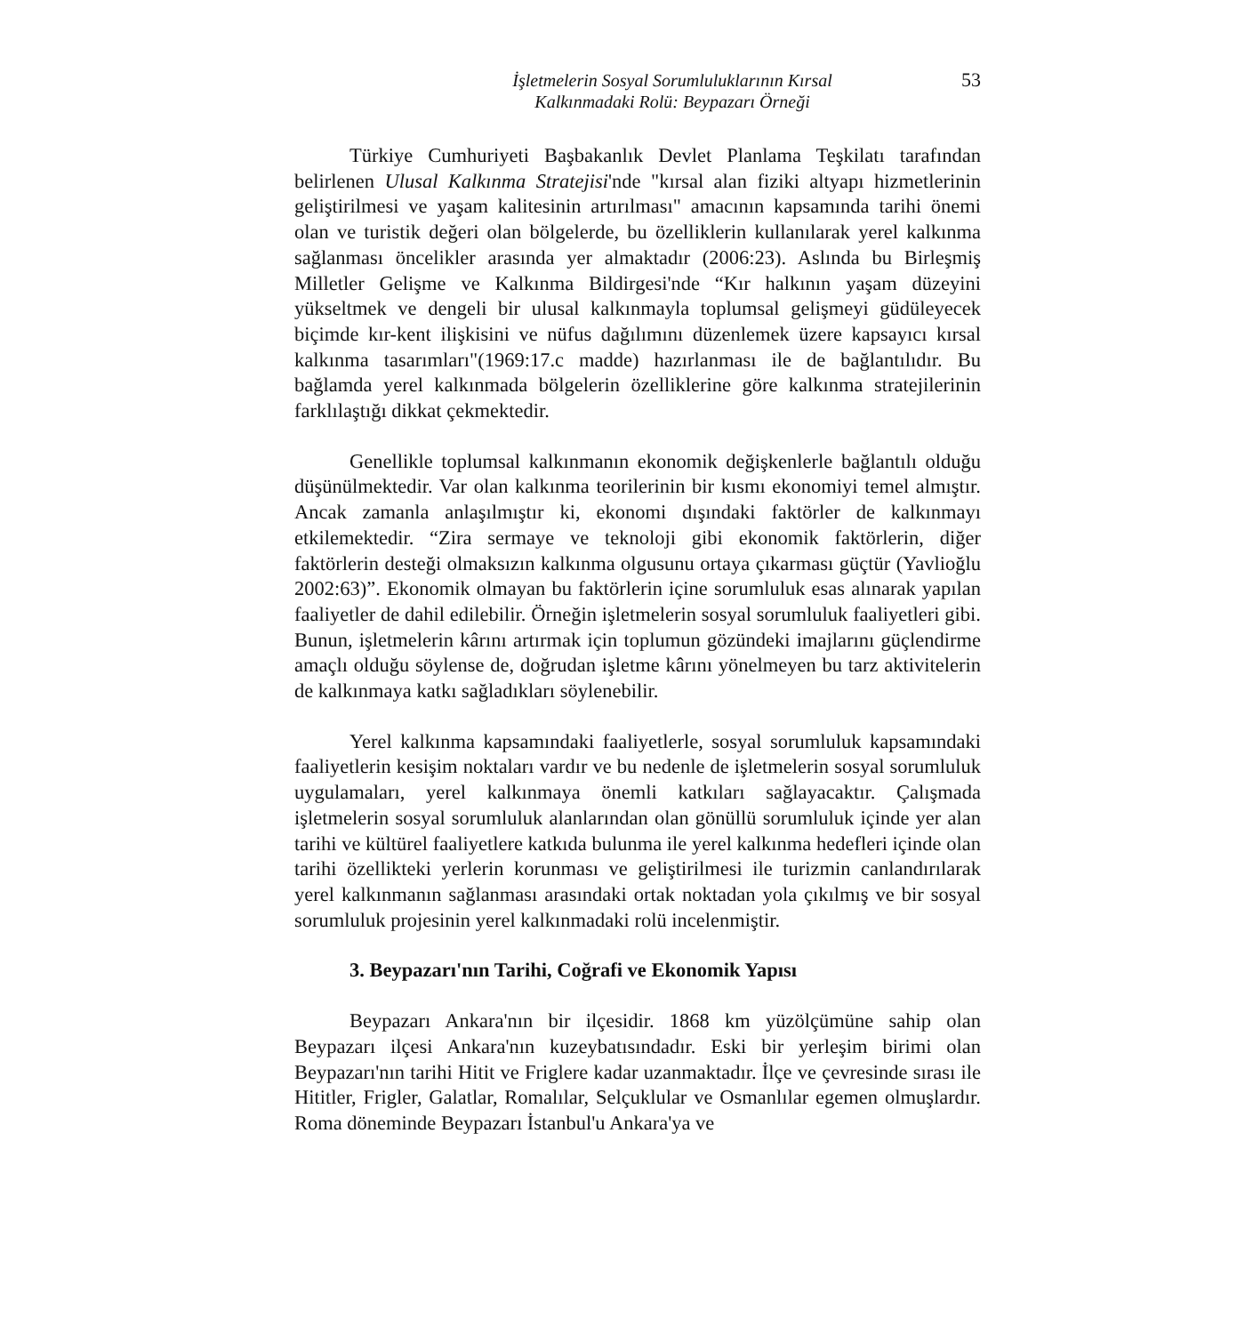İşletmelerin Sosyal Sorumluluklarının Kırsal
Kalkınmadaki Rolü: Beypazarı Örneği
53
Türkiye Cumhuriyeti Başbakanlık Devlet Planlama Teşkilatı tarafından belirlenen Ulusal Kalkınma Stratejisi'nde "kırsal alan fiziki altyapı hizmetlerinin geliştirilmesi ve yaşam kalitesinin artırılması" amacının kapsamında tarihi önemi olan ve turistik değeri olan bölgelerde, bu özelliklerin kullanılarak yerel kalkınma sağlanması öncelikler arasında yer almaktadır (2006:23). Aslında bu Birleşmiş Milletler Gelişme ve Kalkınma Bildirgesi'nde “Kır halkının yaşam düzeyini yükseltmek ve dengeli bir ulusal kalkınmayla toplumsal gelişmeyi güdüleyecek biçimde kır-kent ilişkisini ve nüfus dağılımını düzenlemek üzere kapsayıcı kırsal kalkınma tasarımları"(1969:17.c madde) hazırlanması ile de bağlantılıdır. Bu bağlamda yerel kalkınmada bölgelerin özelliklerine göre kalkınma stratejilerinin farklılaştığı dikkat çekmektedir.
Genellikle toplumsal kalkınmanın ekonomik değişkenlerle bağlantılı olduğu düşünülmektedir. Var olan kalkınma teorilerinin bir kısmı ekonomiyi temel almıştır. Ancak zamanla anlaşılmıştır ki, ekonomi dışındaki faktörler de kalkınmayı etkilemektedir. “Zira sermaye ve teknoloji gibi ekonomik faktörlerin, diğer faktörlerin desteği olmaksızın kalkınma olgusunu ortaya çıkarması güçtür (Yavlioğlu 2002:63)”. Ekonomik olmayan bu faktörlerin içine sorumluluk esas alınarak yapılan faaliyetler de dahil edilebilir. Örneğin işletmelerin sosyal sorumluluk faaliyetleri gibi. Bunun, işletmelerin kârını artırmak için toplumun gözündeki imajlarını güçlendirme amaçlı olduğu söylense de, doğrudan işletme kârını yönelmeyen bu tarz aktivitelerin de kalkınmaya katkı sağladıkları söylenebilir.
Yerel kalkınma kapsamındaki faaliyetlerle, sosyal sorumluluk kapsamındaki faaliyetlerin kesişim noktaları vardır ve bu nedenle de işletmelerin sosyal sorumluluk uygulamaları, yerel kalkınmaya önemli katkıları sağlayacaktır. Çalışmada işletmelerin sosyal sorumluluk alanlarından olan gönüllü sorumluluk içinde yer alan tarihi ve kültürel faaliyetlere katkıda bulunma ile yerel kalkınma hedefleri içinde olan tarihi özellikteki yerlerin korunması ve geliştirilmesi ile turizmin canlandırılarak yerel kalkınmanın sağlanması arasındaki ortak noktadan yola çıkılmış ve bir sosyal sorumluluk projesinin yerel kalkınmadaki rolü incelenmiştir.
3. Beypazarı'nın Tarihi, Coğrafi ve Ekonomik Yapısı
Beypazarı Ankara'nın bir ilçesidir. 1868 km yüzölçümüne sahip olan Beypazarı ilçesi Ankara'nın kuzeybatısındadır. Eski bir yerleşim birimi olan Beypazarı'nın tarihi Hitit ve Friglere kadar uzanmaktadır. İlçe ve çevresinde sırası ile Hititler, Frigler, Galatlar, Romalılar, Selçuklular ve Osmanlılar egemen olmuşlardır. Roma döneminde Beypazarı İstanbul'u Ankara'ya ve